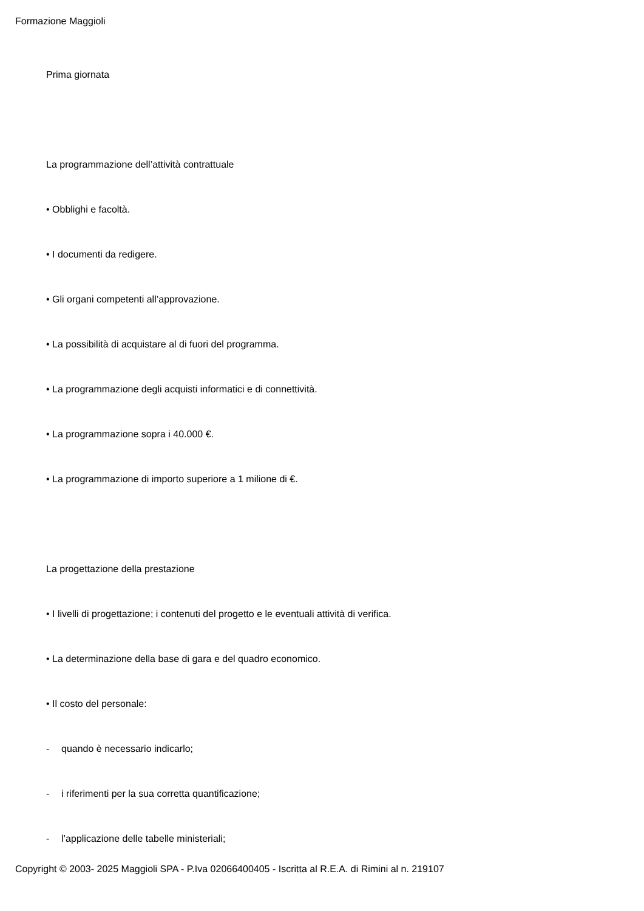Formazione Maggioli
Prima giornata
La programmazione dell’attività contrattuale
• Obblighi e facoltà.
• I documenti da redigere.
• Gli organi competenti all’approvazione.
• La possibilità di acquistare al di fuori del programma.
• La programmazione degli acquisti informatici e di connettività.
• La programmazione sopra i 40.000 €.
• La programmazione di importo superiore a 1 milione di €.
La progettazione della prestazione
• I livelli di progettazione; i contenuti del progetto e le eventuali attività di verifica.
• La determinazione della base di gara e del quadro economico.
• Il costo del personale:
- quando è necessario indicarlo;
- i riferimenti per la sua corretta quantificazione;
- l’applicazione delle tabelle ministeriali;
Copyright © 2003- 2025 Maggioli SPA - P.Iva 02066400405 - Iscritta al R.E.A. di Rimini al n. 219107